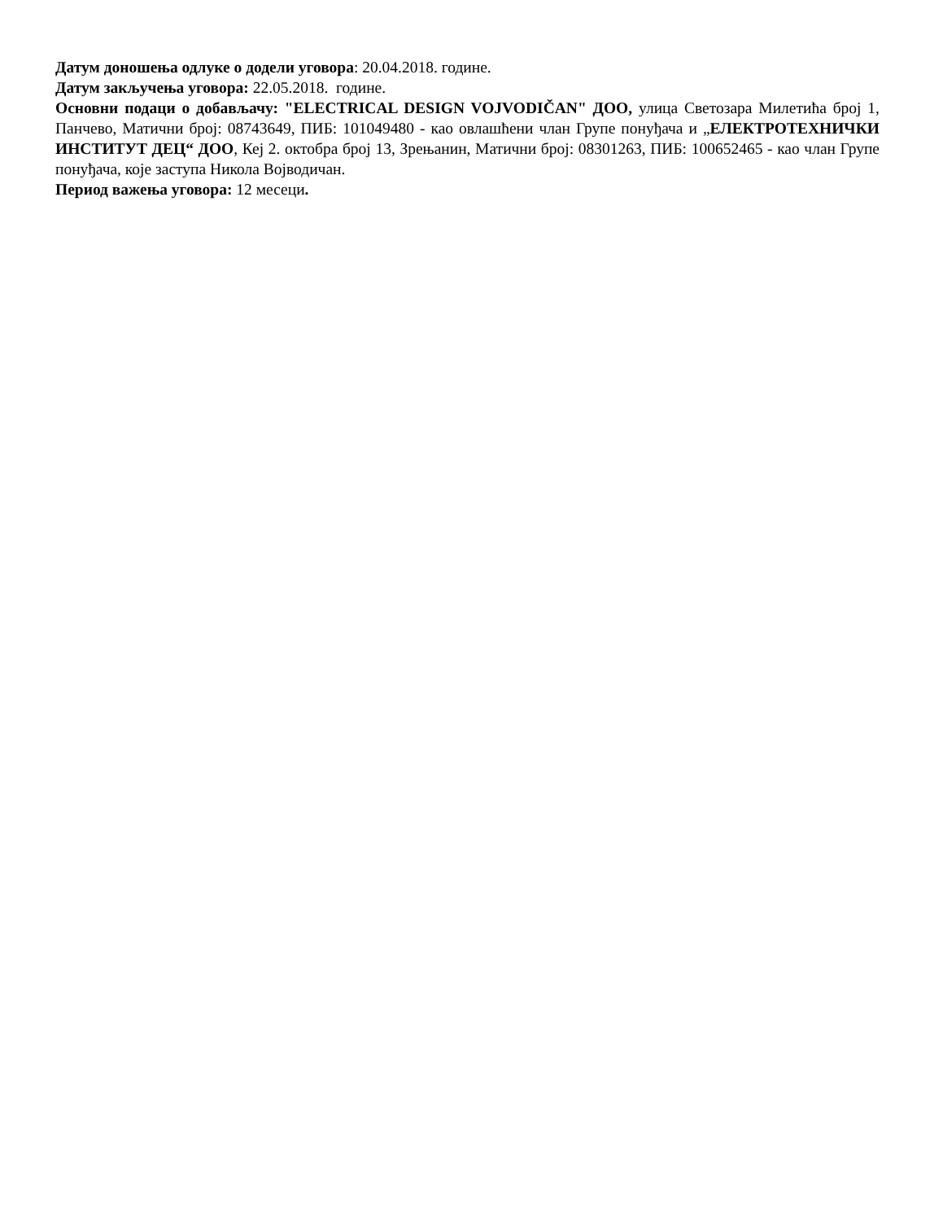Датум доношења одлуке о додели уговора: 20.04.2018. године.
Датум закључења уговора: 22.05.2018. године.
Основни подаци о добављачу: "ELECTRICAL DESIGN VOJVODIČAN" ДОО, улица Светозара Милетића број 1, Панчево, Матични број: 08743649, ПИБ: 101049480 - као овлашћени члан Групе понуђача и „ЕЛЕКТРОТЕХНИЧКИ ИНСТИТУТ ДЕЦ“ ДОО, Кеј 2. октобра број 13, Зрењанин, Матични број: 08301263, ПИБ: 100652465 - као члан Групе понуђача, које заступа Никола Војводичан.
Период важења уговора: 12 месеци.